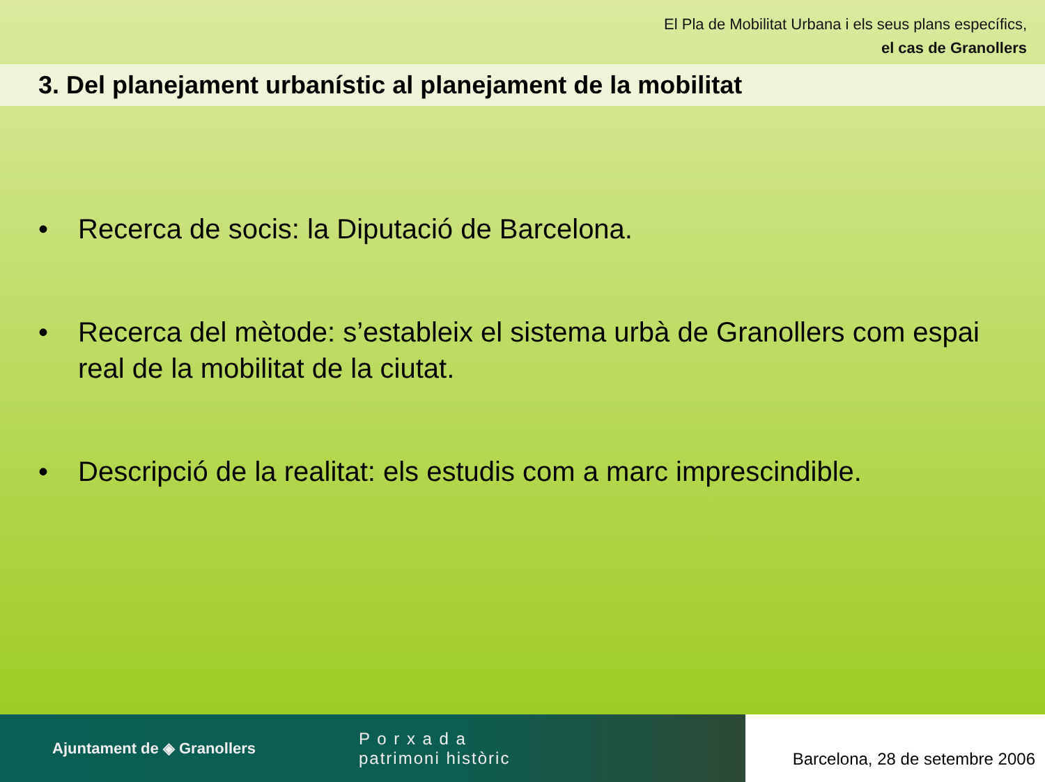El Pla de Mobilitat Urbana i els seus plans específics,
el cas de Granollers
3. Del planejament urbanístic al planejament de la mobilitat
• Recerca de socis: la Diputació de Barcelona.
• Recerca del mètode: s’estableix el sistema urbà de Granollers com espai real de la mobilitat de la ciutat.
• Descripció de la realitat: els estudis com a marc imprescindible.
Ajuntament de ◈ Granollers P o r x a d a
patrimoni històric
Barcelona, 28 de setembre 2006